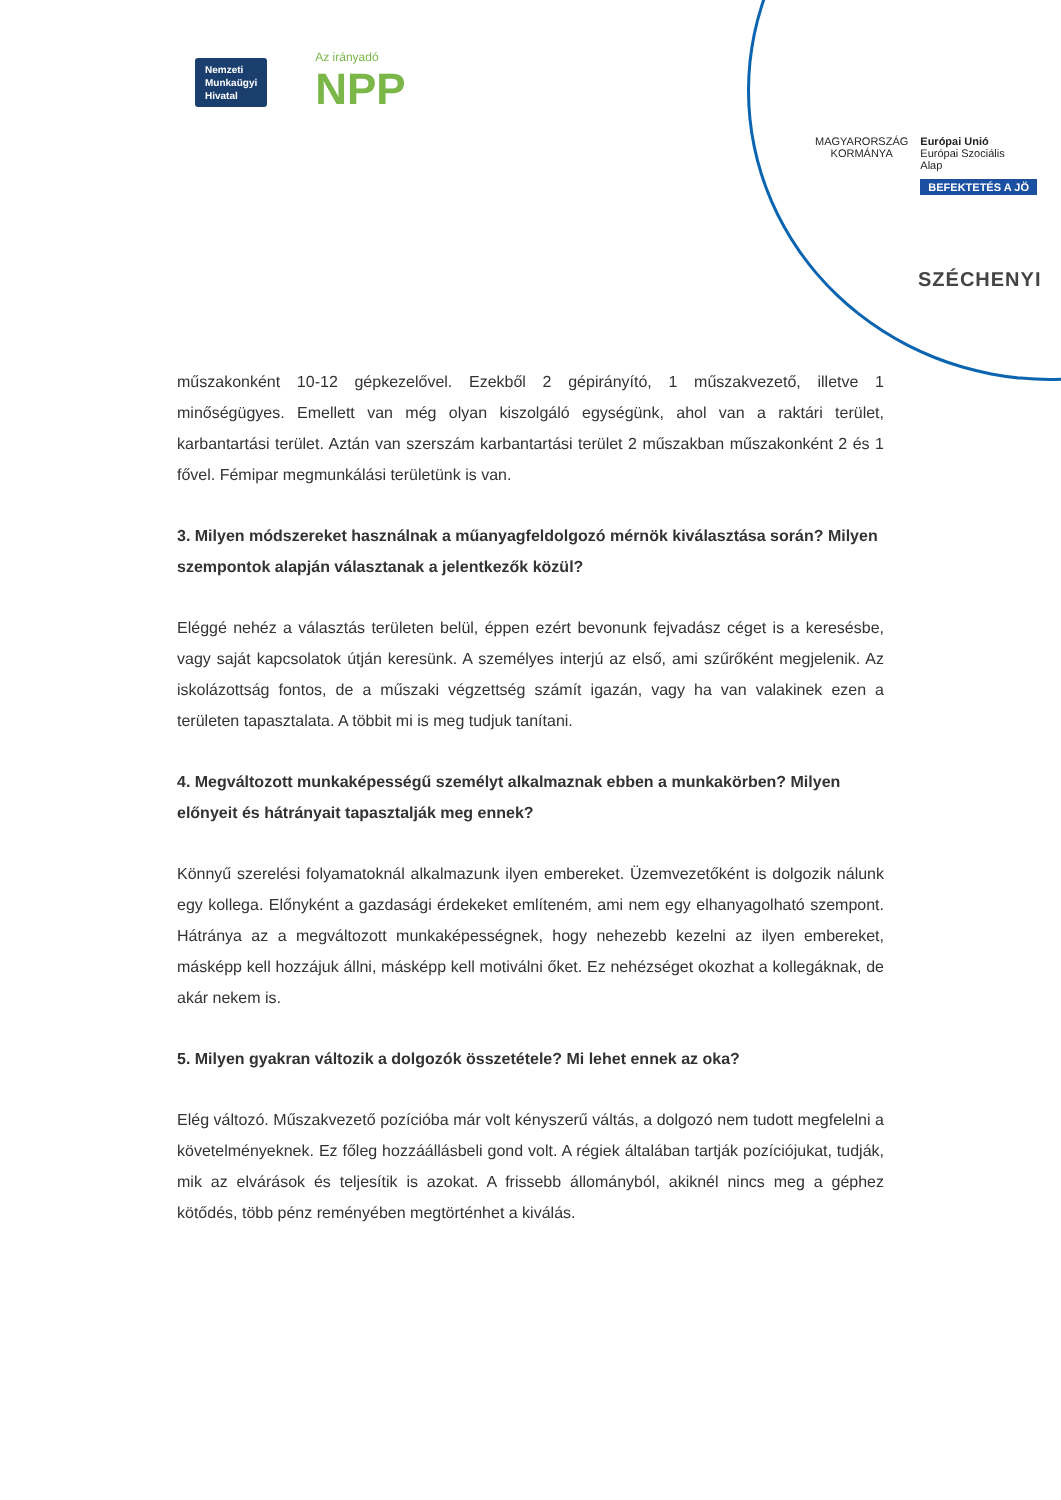Nemzeti
Munkaügyi
Hivatal
Az irányadó
NPP
MAGYARORSZÁG
KORMÁNYA
Európai Unió
Európai Szociális
Alap
BEFEKTETÉS A JÖ
SZÉCHENYI
műszakonként 10-12 gépkezelővel. Ezekből 2 gépirányító, 1 műszakvezető, illetve 1 minőségügyes. Emellett van még olyan kiszolgáló egységünk, ahol van a raktári terület, karbantartási terület. Aztán van szerszám karbantartási terület 2 műszakban műszakonként 2 és 1 fővel. Fémipar megmunkálási területünk is van.
3. Milyen módszereket használnak a műanyagfeldolgozó mérnök kiválasztása során? Milyen szempontok alapján választanak a jelentkezők közül?
Eléggé nehéz a választás területen belül, éppen ezért bevonunk fejvadász céget is a keresésbe, vagy saját kapcsolatok útján keresünk. A személyes interjú az első, ami szűrőként megjelenik. Az iskolázottság fontos, de a műszaki végzettség számít igazán, vagy ha van valakinek ezen a területen tapasztalata. A többit mi is meg tudjuk tanítani.
4. Megváltozott munkaképességű személyt alkalmaznak ebben a munkakörben? Milyen előnyeit és hátrányait tapasztalják meg ennek?
Könnyű szerelési folyamatoknál alkalmazunk ilyen embereket. Üzemvezetőként is dolgozik nálunk egy kollega. Előnyként a gazdasági érdekeket említeném, ami nem egy elhanyagolható szempont. Hátránya az a megváltozott munkaképességnek, hogy nehezebb kezelni az ilyen embereket, másképp kell hozzájuk állni, másképp kell motiválni őket. Ez nehézséget okozhat a kollegáknak, de akár nekem is.
5. Milyen gyakran változik a dolgozók összetétele? Mi lehet ennek az oka?
Elég változó. Műszakvezető pozícióba már volt kényszerű váltás, a dolgozó nem tudott megfelelni a követelményeknek. Ez főleg hozzáállásbeli gond volt. A régiek általában tartják pozíciójukat, tudják, mik az elvárások és teljesítik is azokat. A frissebb állományból, akiknél nincs meg a géphez kötődés, több pénz reményében megtörténhet a kiválás.